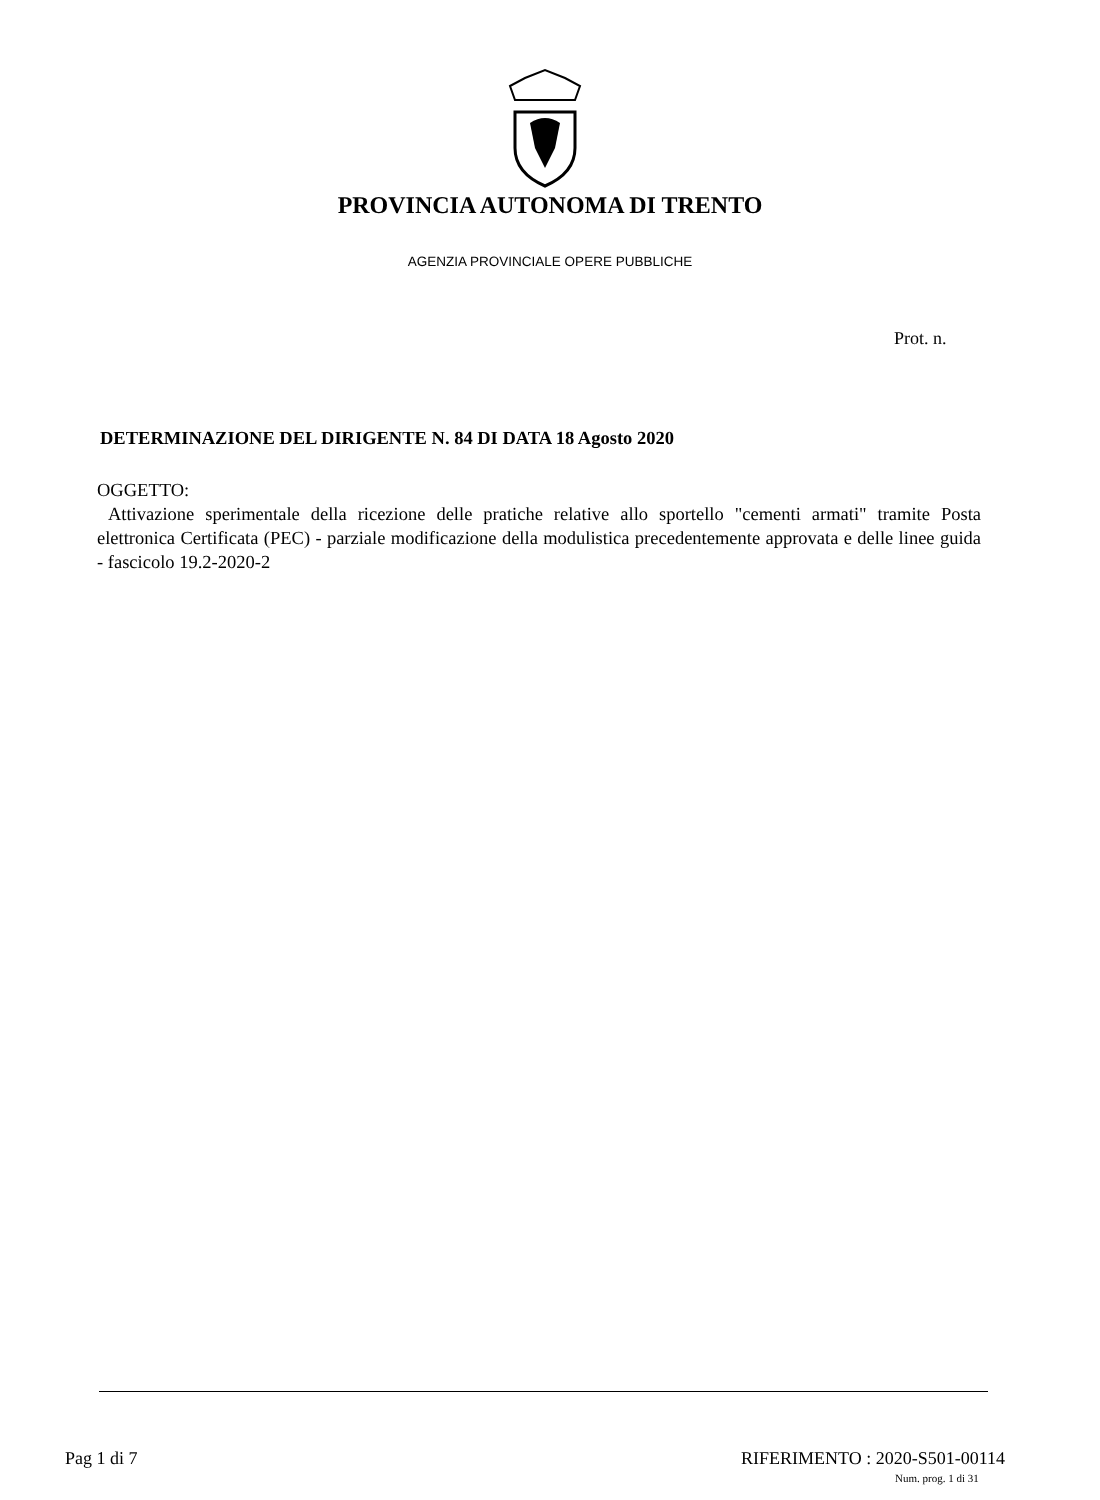PROVINCIA AUTONOMA DI TRENTO
AGENZIA PROVINCIALE OPERE PUBBLICHE
Prot. n.
DETERMINAZIONE DEL DIRIGENTE N. 84 DI DATA 18 Agosto 2020
OGGETTO:
Attivazione sperimentale della ricezione delle pratiche relative allo sportello "cementi armati" tramite Posta elettronica Certificata (PEC) - parziale modificazione della modulistica precedentemente approvata e delle linee guida - fascicolo 19.2-2020-2
Pag 1 di 7 RIFERIMENTO : 2020-S501-00114
Num. prog. 1 di 31